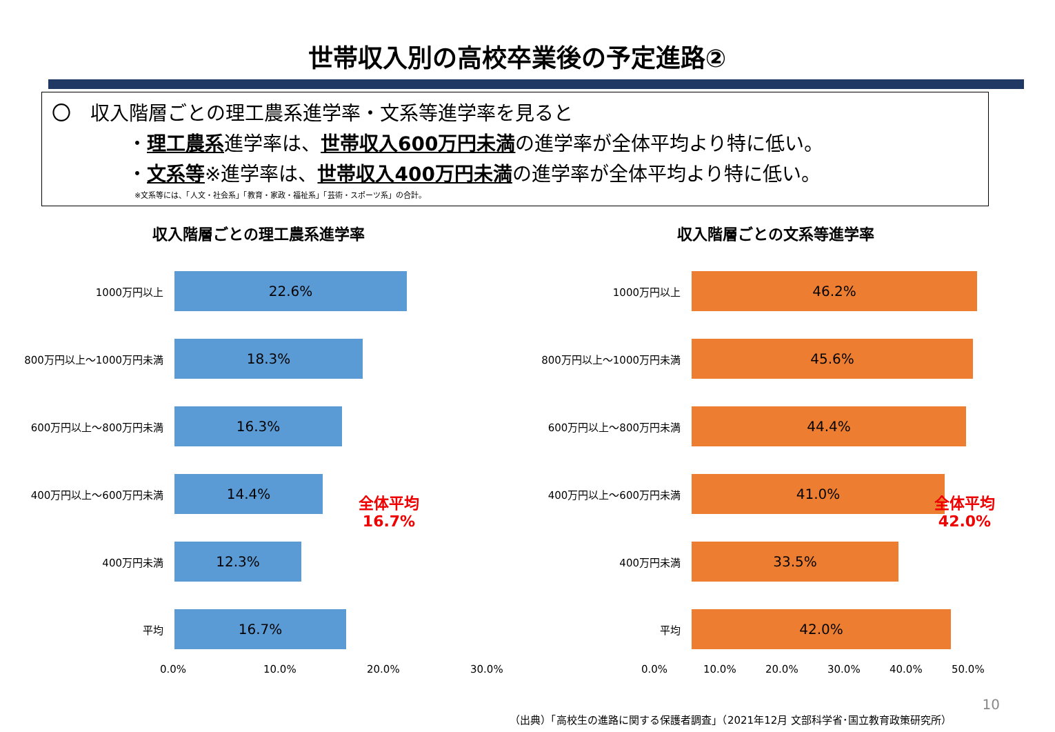世帯収入別の高校卒業後の予定進路②
〇　収入階層ごとの理工農系進学率・文系等進学率を見ると
・理工農系進学率は、世帯収入600万円未満の進学率が全体平均より特に低い。
・文系等※進学率は、世帯収入400万円未満の進学率が全体平均より特に低い。
※文系等には、「人文・社会系」「教育・家政・福祉系」「芸術・スポーツ系」の合計。
収入階層ごとの理工農系進学率
1000万円以上
22.6%
800万円以上～1000万円未満
18.3%
600万円以上～800万円未満
16.3%
400万円以上～600万円未満
14.4%
400万円未満
12.3%
平均
16.7%
0.0% 10.0% 20.0% 30.0%
全体平均
16.7%
収入階層ごとの文系等進学率
1000万円以上
46.2%
800万円以上～1000万円未満
45.6%
600万円以上～800万円未満
44.4%
400万円以上～600万円未満
41.0%
400万円未満
33.5%
平均
42.0%
0.0% 10.0% 20.0% 30.0% 40.0% 50.0%
全体平均
42.0%
10
（出典）「高校生の進路に関する保護者調査」（2021年12月 文部科学省･国立教育政策研究所）